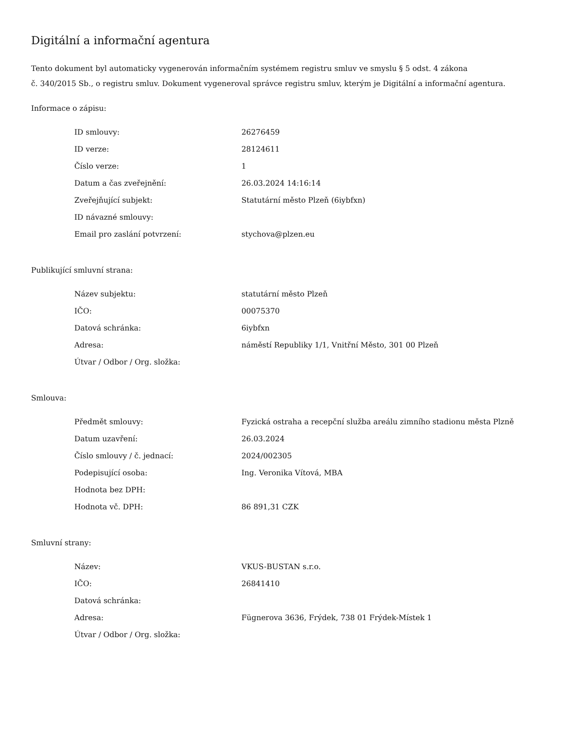Digitální a informační agentura
Tento dokument byl automaticky vygenerován informačním systémem registru smluv ve smyslu § 5 odst. 4 zákona
č. 340/2015 Sb., o registru smluv. Dokument vygeneroval správce registru smluv, kterým je Digitální a informační agentura.
Informace o zápisu:
| ID smlouvy: | 26276459 |
| ID verze: | 28124611 |
| Číslo verze: | 1 |
| Datum a čas zveřejnění: | 26.03.2024 14:16:14 |
| Zveřejňující subjekt: | Statutární město Plzeň (6iybfxn) |
| ID návazné smlouvy: | |
| Email pro zaslání potvrzení: | stychova@plzen.eu |
Publikující smluvní strana:
| Název subjektu: | statutární město Plzeň |
| IČO: | 00075370 |
| Datová schránka: | 6iybfxn |
| Adresa: | náměstí Republiky 1/1, Vnitřní Město, 301 00 Plzeň |
| Útvar / Odbor / Org. složka: | |
Smlouva:
| Předmět smlouvy: | Fyzická ostraha a recepční služba areálu zimního stadionu města Plzně |
| Datum uzavření: | 26.03.2024 |
| Číslo smlouvy / č. jednací: | 2024/002305 |
| Podepisující osoba: | Ing. Veronika Vítová, MBA |
| Hodnota bez DPH: | |
| Hodnota vč. DPH: | 86 891,31 CZK |
Smluvní strany:
| Název: | VKUS-BUSTAN s.r.o. |
| IČO: | 26841410 |
| Datová schránka: | |
| Adresa: | Fügnerova 3636, Frýdek, 738 01 Frýdek-Místek 1 |
| Útvar / Odbor / Org. složka: | |